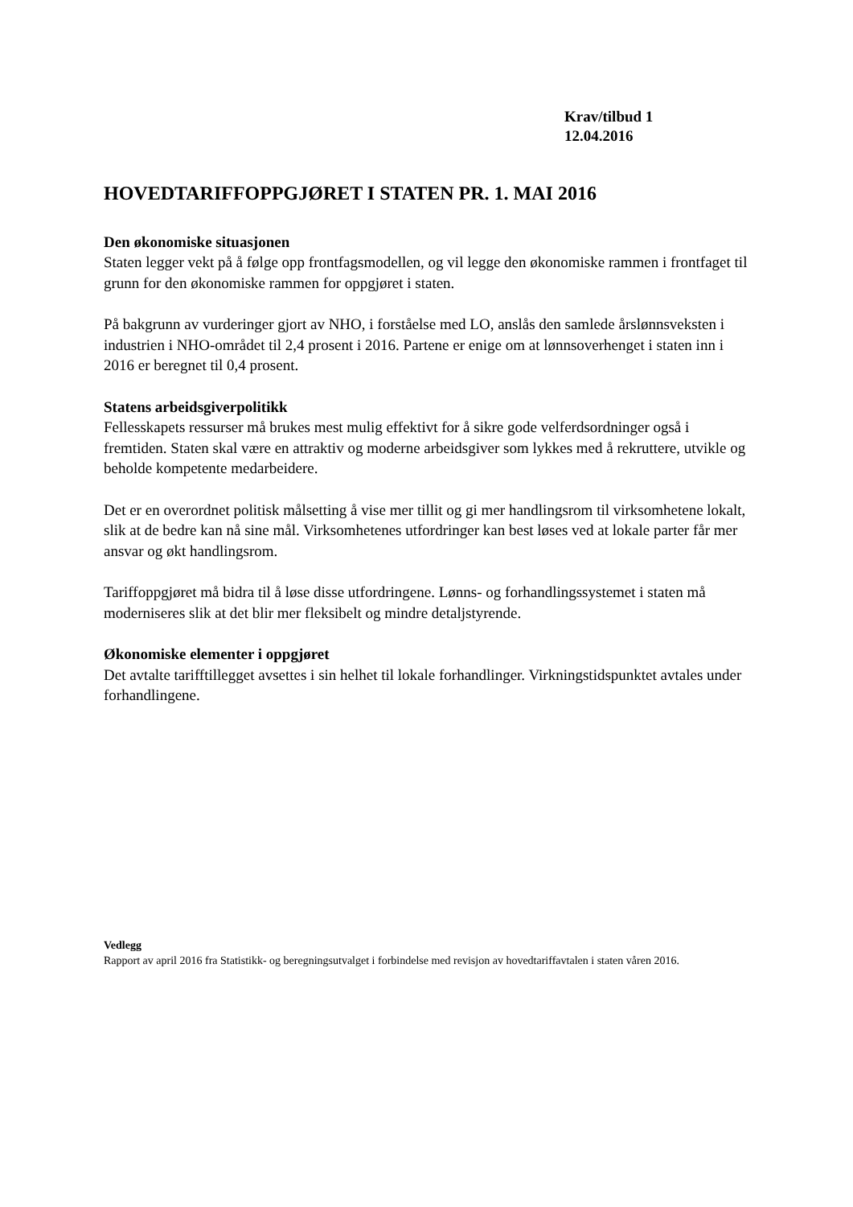Krav/tilbud 1
12.04.2016
HOVEDTARIFFOPPGJØRET I STATEN PR. 1. MAI 2016
Den økonomiske situasjonen
Staten legger vekt på å følge opp frontfagsmodellen, og vil legge den økonomiske rammen i frontfaget til grunn for den økonomiske rammen for oppgjøret i staten.
På bakgrunn av vurderinger gjort av NHO, i forståelse med LO, anslås den samlede årslønnsveksten i industrien i NHO-området til 2,4 prosent i 2016. Partene er enige om at lønnsoverhenget i staten inn i 2016 er beregnet til 0,4 prosent.
Statens arbeidsgiverpolitikk
Fellesskapets ressurser må brukes mest mulig effektivt for å sikre gode velferdsordninger også i fremtiden. Staten skal være en attraktiv og moderne arbeidsgiver som lykkes med å rekruttere, utvikle og beholde kompetente medarbeidere.
Det er en overordnet politisk målsetting å vise mer tillit og gi mer handlingsrom til virksomhetene lokalt, slik at de bedre kan nå sine mål. Virksomhetenes utfordringer kan best løses ved at lokale parter får mer ansvar og økt handlingsrom.
Tariffoppgjøret må bidra til å løse disse utfordringene. Lønns- og forhandlingssystemet i staten må moderniseres slik at det blir mer fleksibelt og mindre detaljstyrende.
Økonomiske elementer i oppgjøret
Det avtalte tarifftillegget avsettes i sin helhet til lokale forhandlinger. Virkningstidspunktet avtales under forhandlingene.
Vedlegg
Rapport av april 2016 fra Statistikk- og beregningsutvalget i forbindelse med revisjon av hovedtariffavtalen i staten våren 2016.